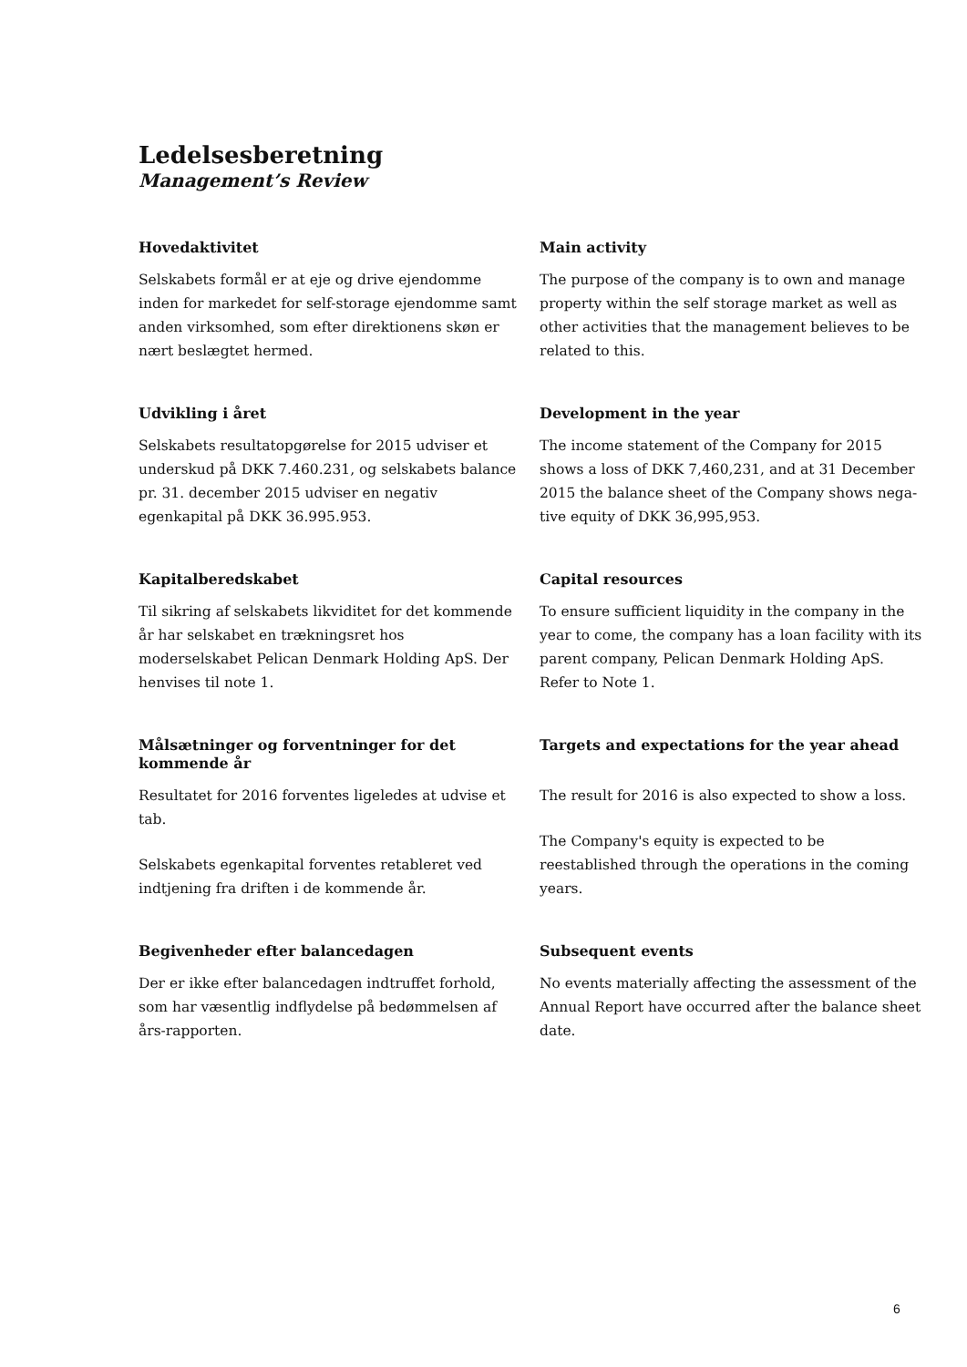Ledelsesberetning
Management’s Review
Hovedaktivitet
Selskabets formål er at eje og drive ejendomme inden for markedet for self-storage ejendomme samt anden virksomhed, som efter direktionens skøn er nært beslægtet hermed.
Main activity
The purpose of the company is to own and manage property within the self storage market as well as other activities that the management believes to be related to this.
Udvikling i året
Selskabets resultatopgørelse for 2015 udviser et underskud på DKK 7.460.231, og selskabets balance pr. 31. december 2015 udviser en negativ egenkapital på DKK 36.995.953.
Development in the year
The income statement of the Company for 2015 shows a loss of DKK 7,460,231, and at 31 December 2015 the balance sheet of the Company shows nega-tive equity of DKK 36,995,953.
Kapitalberedskabet
Til sikring af selskabets likviditet for det kommende år har selskabet en trækningsret hos moderselskabet Pelican Denmark Holding ApS. Der henvises til note 1.
Capital resources
To ensure sufficient liquidity in the company in the year to come, the company has a loan facility with its parent company, Pelican Denmark Holding ApS. Refer to Note 1.
Målsætninger og forventninger for det kommende år
Resultatet for 2016 forventes ligeledes at udvise et tab.
Selskabets egenkapital forventes retableret ved indtjening fra driften i de kommende år.
Targets and expectations for the year ahead
The result for 2016 is also expected to show a loss.
The Company's equity is expected to be reestablished through the operations in the coming years.
Begivenheder efter balancedagen
Der er ikke efter balancedagen indtruffet forhold, som har væsentlig indflydelse på bedømmelsen af års-rapporten.
Subsequent events
No events materially affecting the assessment of the Annual Report have occurred after the balance sheet date.
6